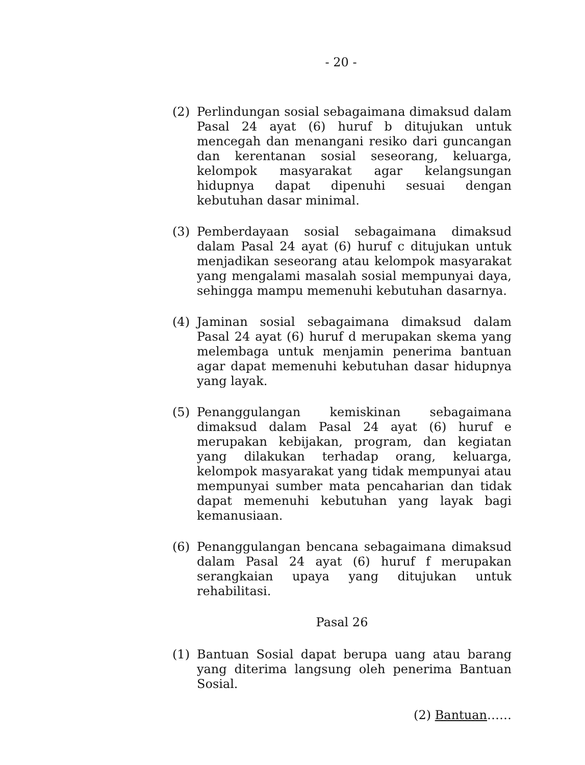- 20 -
(2) Perlindungan sosial sebagaimana dimaksud dalam Pasal 24 ayat (6) huruf b ditujukan untuk mencegah dan menangani resiko dari guncangan dan kerentanan sosial seseorang, keluarga, kelompok masyarakat agar kelangsungan hidupnya dapat dipenuhi sesuai dengan kebutuhan dasar minimal.
(3) Pemberdayaan sosial sebagaimana dimaksud dalam Pasal 24 ayat (6) huruf c ditujukan untuk menjadikan seseorang atau kelompok masyarakat yang mengalami masalah sosial mempunyai daya, sehingga mampu memenuhi kebutuhan dasarnya.
(4) Jaminan sosial sebagaimana dimaksud dalam Pasal 24 ayat (6) huruf d merupakan skema yang melembaga untuk menjamin penerima bantuan agar dapat memenuhi kebutuhan dasar hidupnya yang layak.
(5) Penanggulangan kemiskinan sebagaimana dimaksud dalam Pasal 24 ayat (6) huruf e merupakan kebijakan, program, dan kegiatan yang dilakukan terhadap orang, keluarga, kelompok masyarakat yang tidak mempunyai atau mempunyai sumber mata pencaharian dan tidak dapat memenuhi kebutuhan yang layak bagi kemanusiaan.
(6) Penanggulangan bencana sebagaimana dimaksud dalam Pasal 24 ayat (6) huruf f merupakan serangkaian upaya yang ditujukan untuk rehabilitasi.
Pasal 26
(1) Bantuan Sosial dapat berupa uang atau barang yang diterima langsung oleh penerima Bantuan Sosial.
(2) Bantuan……